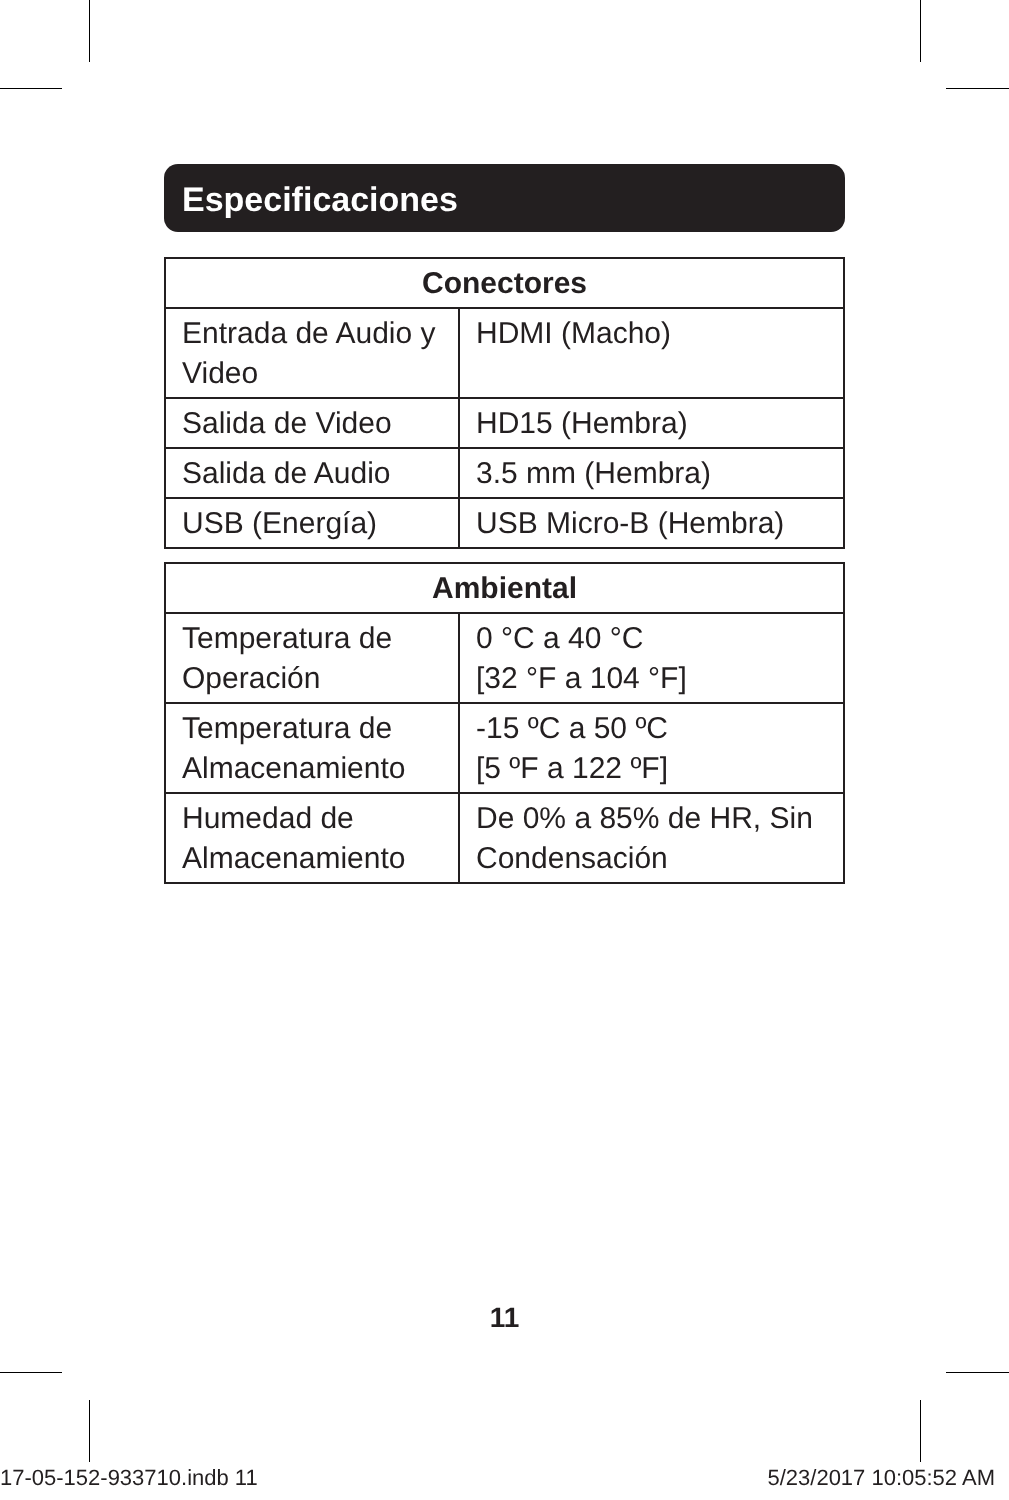Especificaciones
| Conectores | |
| --- | --- |
| Entrada de Audio y Video | HDMI (Macho) |
| Salida de Video | HD15 (Hembra) |
| Salida de Audio | 3.5 mm (Hembra) |
| USB (Energía) | USB Micro-B (Hembra) |
| Ambiental | |
| --- | --- |
| Temperatura de Operación | 0 °C a 40 °C [32 °F a 104 °F] |
| Temperatura de Almacenamiento | -15 ºC a 50 ºC [5 ºF a 122 ºF] |
| Humedad de Almacenamiento | De 0% a 85% de HR, Sin Condensación |
11
17-05-152-933710.indb 11 5/23/2017 10:05:52 AM